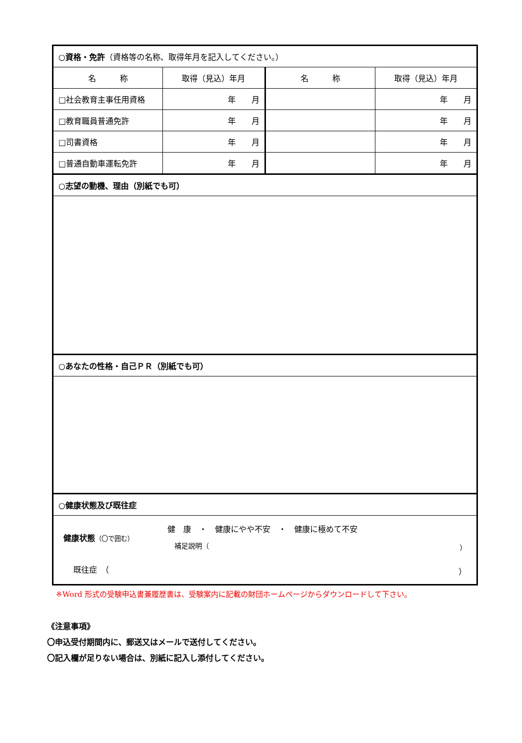| ○ 資格・免許 （資格等の名称、取得年月を記入してください。） | | | |
| 名 称 | 取得（見込）年月 | 名 称 | 取得（見込）年月 |
| □社会教育主事任用資格 | 年 月 | | 年 月 |
| □教育職員普通免許 | 年 月 | | 年 月 |
| □司書資格 | 年 月 | | 年 月 |
| □普通自動車運転免許 | 年 月 | | 年 月 |
| ○ 志望の動機、理由（別紙でも可） | | | |
| ○ あなたの性格・自己ＰＲ（別紙でも可） | | | |
| ○ 健康状態及び既往症 | | | |
| 健康状態 （〇で囲む） 健 康 ・ 健康にやや不安 ・ 健康に極めて不安 補足説明（ ） 既往症 （ ） | | | |
※Word 形式の受験申込書兼履歴書は、受験案内に記載の財団ホームページからダウンロードして下さい。
《注意事項》
〇申込受付期間内に、郵送又はメールで送付してください。
〇記入欄が足りない場合は、別紙に記入し添付してください。